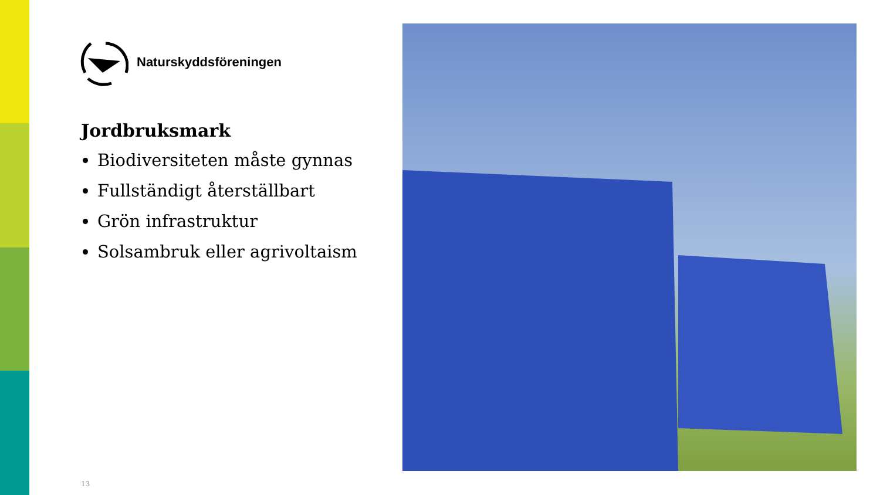Naturskyddsföreningen
Jordbruksmark
Biodiversiteten måste gynnas
Fullständigt återställbart
Grön infrastruktur
Solsambruk eller agrivoltaism
13